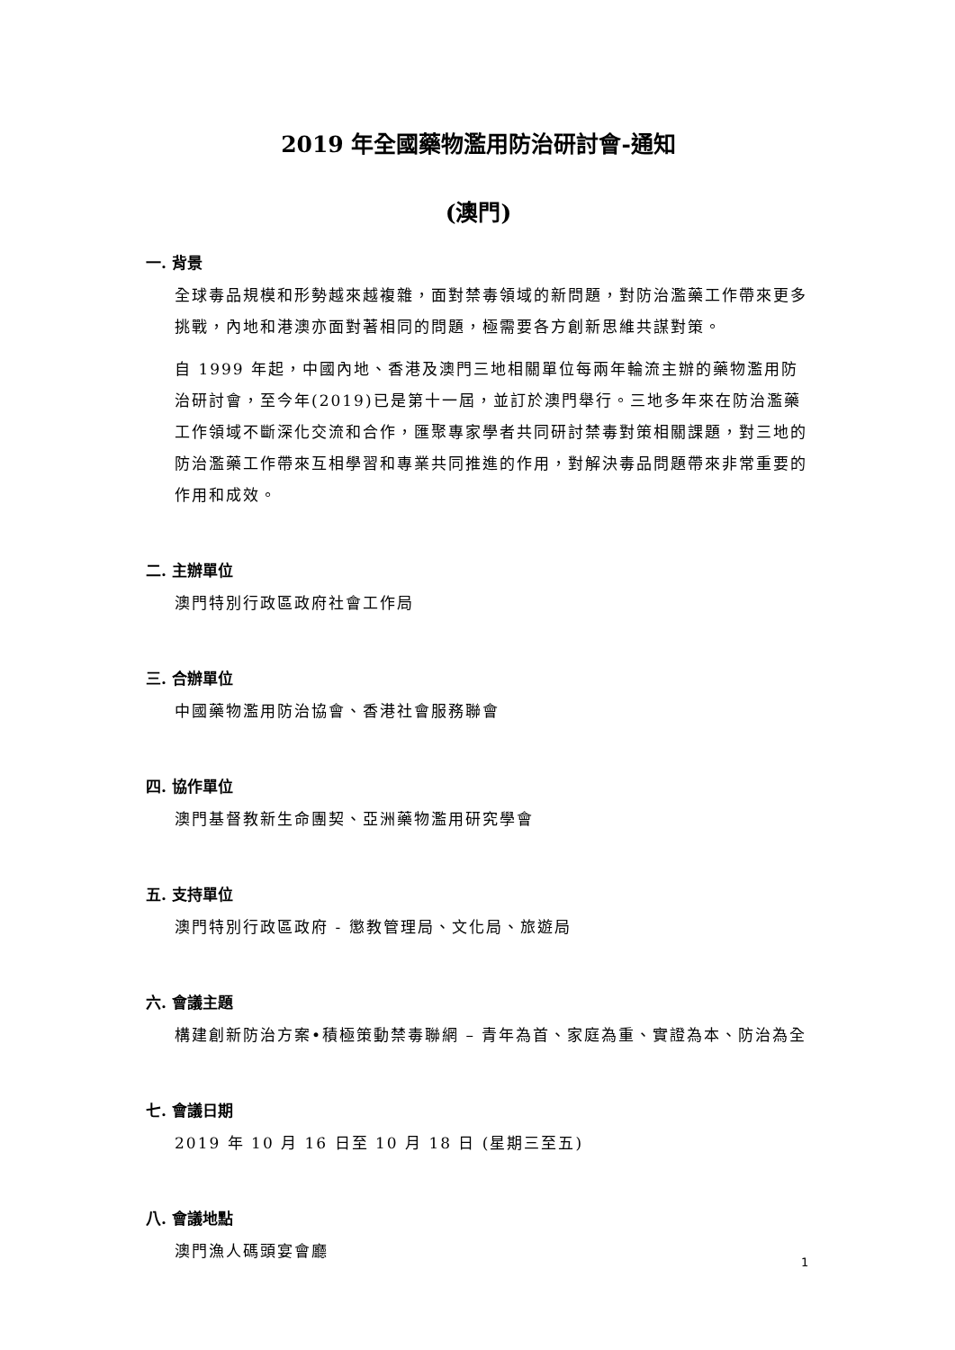2019 年全國藥物濫用防治研討會-通知
(澳門)
一. 背景
全球毒品規模和形勢越來越複雜，面對禁毒領域的新問題，對防治濫藥工作帶來更多挑戰，內地和港澳亦面對著相同的問題，極需要各方創新思維共謀對策。
自 1999 年起，中國內地、香港及澳門三地相關單位每兩年輪流主辦的藥物濫用防治研討會，至今年(2019)已是第十一屆，並訂於澳門舉行。三地多年來在防治濫藥工作領域不斷深化交流和合作，匯聚專家學者共同研討禁毒對策相關課題，對三地的防治濫藥工作帶來互相學習和專業共同推進的作用，對解決毒品問題帶來非常重要的作用和成效。
二. 主辦單位
澳門特別行政區政府社會工作局
三. 合辦單位
中國藥物濫用防治協會、香港社會服務聯會
四. 協作單位
澳門基督教新生命團契、亞洲藥物濫用研究學會
五. 支持單位
澳門特別行政區政府 - 懲教管理局、文化局、旅遊局
六. 會議主題
構建創新防治方案•積極策動禁毒聯網 – 青年為首、家庭為重、實證為本、防治為全
七. 會議日期
2019 年 10 月 16 日至 10 月 18 日 (星期三至五)
八. 會議地點
澳門漁人碼頭宴會廳
1